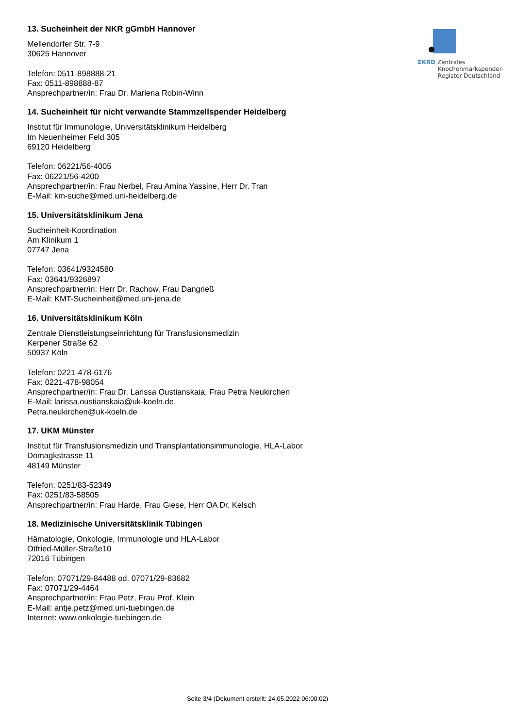ZKRD Zentrales
Knochenmarkspender-
Register Deutschland
13. Sucheinheit der NKR gGmbH Hannover
Mellendorfer Str. 7-9
30625 Hannover
Telefon: 0511-898888-21
Fax: 0511-898888-87
Ansprechpartner/in: Frau Dr. Marlena Robin-Winn
14. Sucheinheit für nicht verwandte Stammzellspender Heidelberg
Institut für Immunologie, Universitätsklinikum Heidelberg
Im Neuenheimer Feld 305
69120 Heidelberg
Telefon: 06221/56-4005
Fax: 06221/56-4200
Ansprechpartner/in: Frau Nerbel, Frau Amina Yassine, Herr Dr. Tran
E-Mail: km-suche@med.uni-heidelberg.de
15. Universitätsklinikum Jena
Sucheinheit-Koordination
Am Klinikum 1
07747 Jena
Telefon: 03641/9324580
Fax: 03641/9326897
Ansprechpartner/in: Herr Dr. Rachow, Frau Dangrieß
E-Mail: KMT-Sucheinheit@med.uni-jena.de
16. Universitätsklinikum Köln
Zentrale Dienstleistungseinrichtung für Transfusionsmedizin
Kerpener Straße 62
50937 Köln
Telefon: 0221-478-6176
Fax: 0221-478-98054
Ansprechpartner/in: Frau Dr. Larissa Oustianskaia, Frau Petra Neukirchen
E-Mail: larissa.oustianskaia@uk-koeln.de,
Petra.neukirchen@uk-koeln.de
17. UKM Münster
Institut für Transfusionsmedizin und Transplantationsimmunologie, HLA-Labor
Domagkstrasse 11
48149 Münster
Telefon: 0251/83-52349
Fax: 0251/83-58505
Ansprechpartner/in: Frau Harde, Frau Giese, Herr OA Dr. Kelsch
18. Medizinische Universitätsklinik Tübingen
Hämatologie, Onkologie, Immunologie und HLA-Labor
Otfried-Müller-Straße10
72016 Tübingen
Telefon: 07071/29-84488 od. 07071/29-83682
Fax: 07071/29-4464
Ansprechpartner/in: Frau Petz, Frau Prof. Klein
E-Mail: antje.petz@med.uni-tuebingen.de
Internet: www.onkologie-tuebingen.de
Seite 3/4 (Dokument erstellt: 24.05.2022 06:00:02)